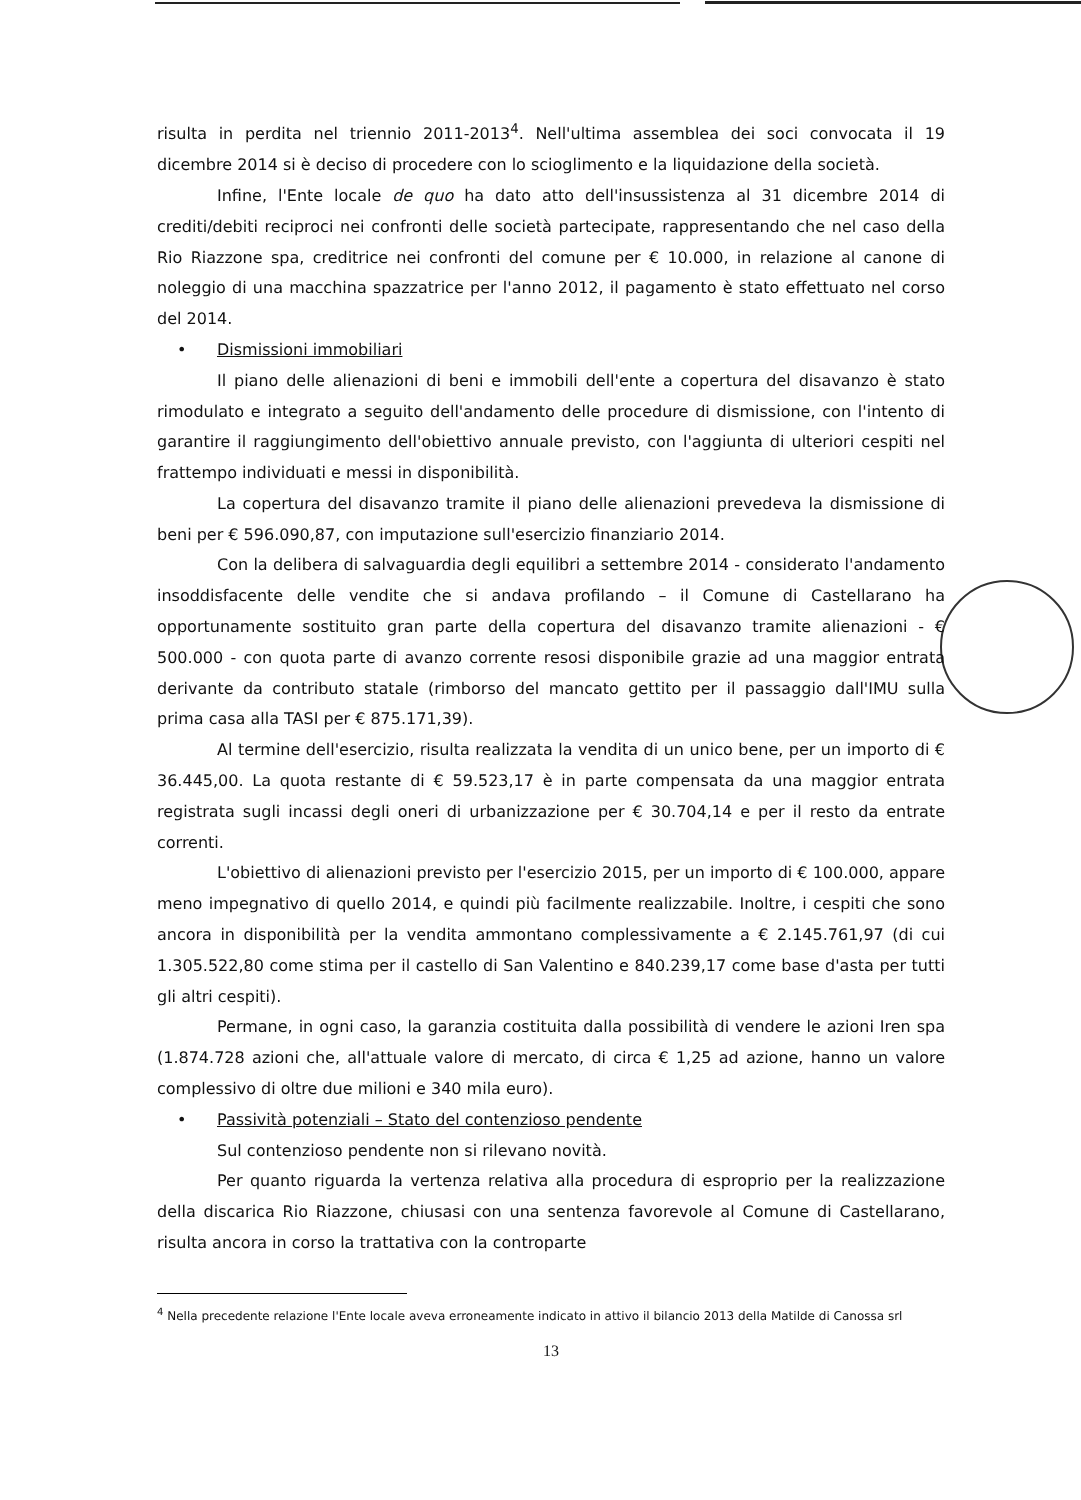risulta in perdita nel triennio 2011-2013<sup>4</sup>. Nell'ultima assemblea dei soci convocata il 19 dicembre 2014 si è deciso di procedere con lo scioglimento e la liquidazione della società.
Infine, l'Ente locale de quo ha dato atto dell'insussistenza al 31 dicembre 2014 di crediti/debiti reciproci nei confronti delle società partecipate, rappresentando che nel caso della Rio Riazzone spa, creditrice nei confronti del comune per € 10.000, in relazione al canone di noleggio di una macchina spazzatrice per l'anno 2012, il pagamento è stato effettuato nel corso del 2014.
• Dismissioni immobiliari
Il piano delle alienazioni di beni e immobili dell'ente a copertura del disavanzo è stato rimodulato e integrato a seguito dell'andamento delle procedure di dismissione, con l'intento di garantire il raggiungimento dell'obiettivo annuale previsto, con l'aggiunta di ulteriori cespiti nel frattempo individuati e messi in disponibilità.
La copertura del disavanzo tramite il piano delle alienazioni prevedeva la dismissione di beni per € 596.090,87, con imputazione sull'esercizio finanziario 2014.
Con la delibera di salvaguardia degli equilibri a settembre 2014 - considerato l'andamento insoddisfacente delle vendite che si andava profilando – il Comune di Castellarano ha opportunamente sostituito gran parte della copertura del disavanzo tramite alienazioni - € 500.000 - con quota parte di avanzo corrente resosi disponibile grazie ad una maggior entrata derivante da contributo statale (rimborso del mancato gettito per il passaggio dall'IMU sulla prima casa alla TASI per € 875.171,39).
Al termine dell'esercizio, risulta realizzata la vendita di un unico bene, per un importo di € 36.445,00. La quota restante di € 59.523,17 è in parte compensata da una maggior entrata registrata sugli incassi degli oneri di urbanizzazione per € 30.704,14 e per il resto da entrate correnti.
L'obiettivo di alienazioni previsto per l'esercizio 2015, per un importo di € 100.000, appare meno impegnativo di quello 2014, e quindi più facilmente realizzabile. Inoltre, i cespiti che sono ancora in disponibilità per la vendita ammontano complessivamente a € 2.145.761,97 (di cui 1.305.522,80 come stima per il castello di San Valentino e 840.239,17 come base d'asta per tutti gli altri cespiti).
Permane, in ogni caso, la garanzia costituita dalla possibilità di vendere le azioni Iren spa (1.874.728 azioni che, all'attuale valore di mercato, di circa € 1,25 ad azione, hanno un valore complessivo di oltre due milioni e 340 mila euro).
• Passività potenziali – Stato del contenzioso pendente
Sul contenzioso pendente non si rilevano novità.
Per quanto riguarda la vertenza relativa alla procedura di esproprio per la realizzazione della discarica Rio Riazzone, chiusasi con una sentenza favorevole al Comune di Castellarano, risulta ancora in corso la trattativa con la controparte
<sup>4</sup> Nella precedente relazione l'Ente locale aveva erroneamente indicato in attivo il bilancio 2013 della Matilde di Canossa srl
13